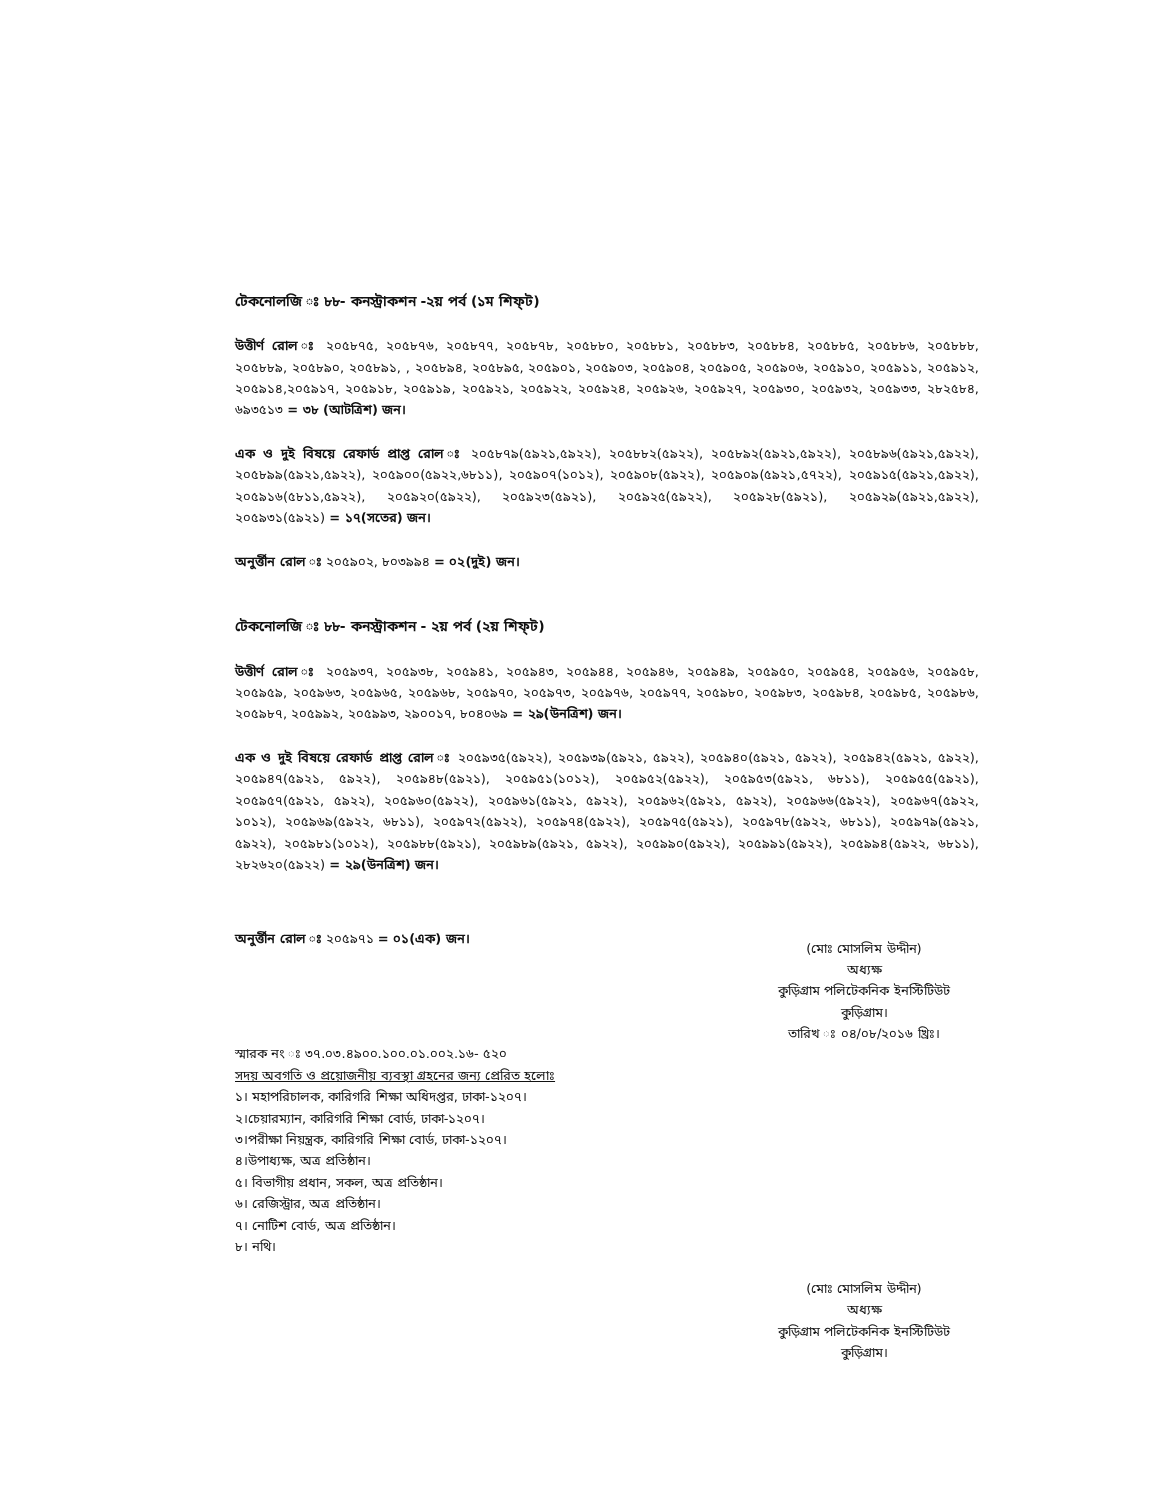টেকনোলজি ঃ ৮৮- কনস্ট্রাকশন -২য় পর্ব (১ম শিফ্‌ট)
উত্তীর্ণ রোল ঃ ২০৫৮৭৫, ২০৫৮৭৬, ২০৫৮৭৭, ২০৫৮৭৮, ২০৫৮৮০, ২০৫৮৮১, ২০৫৮৮৩, ২০৫৮৮৪, ২০৫৮৮৫, ২০৫৮৮৬, ২০৫৮৮৮, ২০৫৮৮৯, ২০৫৮৯০, ২০৫৮৯১, , ২০৫৮৯৪, ২০৫৮৯৫, ২০৫৯০১, ২০৫৯০৩, ২০৫৯০৪, ২০৫৯০৫, ২০৫৯০৬, ২০৫৯১০, ২০৫৯১১, ২০৫৯১২, ২০৫৯১৪,২০৫৯১৭, ২০৫৯১৮, ২০৫৯১৯, ২০৫৯২১, ২০৫৯২২, ২০৫৯২৪, ২০৫৯২৬, ২০৫৯২৭, ২০৫৯৩০, ২০৫৯৩২, ২০৫৯৩৩, ২৮২৫৮৪, ৬৯৩৫১৩ = ৩৮ (আটত্রিশ) জন।
এক ও দুই বিষয়ে রেফার্ড প্রাপ্ত রোল ঃ ২০৫৮৭৯(৫৯২১,৫৯২২), ২০৫৮৮২(৫৯২২), ২০৫৮৯২(৫৯২১,৫৯২২), ২০৫৮৯৬(৫৯২১,৫৯২২), ২০৫৮৯৯(৫৯২১,৫৯২২), ২০৫৯০০(৫৯২২,৬৮১১), ২০৫৯০৭(১০১২), ২০৫৯০৮(৫৯২২), ২০৫৯০৯(৫৯২১,৫৭২২), ২০৫৯১৫(৫৯২১,৫৯২২), ২০৫৯১৬(৫৮১১,৫৯২২), ২০৫৯২০(৫৯২২), ২০৫৯২৩(৫৯২১), ২০৫৯২৫(৫৯২২), ২০৫৯২৮(৫৯২১), ২০৫৯২৯(৫৯২১,৫৯২২), ২০৫৯৩১(৫৯২১) = ১৭(সতের) জন।
অনুর্ত্তীন রোল ঃ ২০৫৯০২, ৮০৩৯৯৪ = ০২(দুই) জন।
টেকনোলজি ঃ ৮৮- কনস্ট্রাকশন - ২য় পর্ব (২য় শিফ্‌ট)
উত্তীর্ণ রোল ঃ ২০৫৯৩৭, ২০৫৯৩৮, ২০৫৯৪১, ২০৫৯৪৩, ২০৫৯৪৪, ২০৫৯৪৬, ২০৫৯৪৯, ২০৫৯৫০, ২০৫৯৫৪, ২০৫৯৫৬, ২০৫৯৫৮, ২০৫৯৫৯, ২০৫৯৬৩, ২০৫৯৬৫, ২০৫৯৬৮, ২০৫৯৭০, ২০৫৯৭৩, ২০৫৯৭৬, ২০৫৯৭৭, ২০৫৯৮০, ২০৫৯৮৩, ২০৫৯৮৪, ২০৫৯৮৫, ২০৫৯৮৬, ২০৫৯৮৭, ২০৫৯৯২, ২০৫৯৯৩, ২৯০০১৭, ৮০৪০৬৯ = ২৯(উনত্রিশ) জন।
এক ও দুই বিষয়ে রেফার্ড প্রাপ্ত রোল ঃ ২০৫৯৩৫(৫৯২২), ২০৫৯৩৯(৫৯২১, ৫৯২২), ২০৫৯৪০(৫৯২১, ৫৯২২), ২০৫৯৪২(৫৯২১, ৫৯২২), ২০৫৯৪৭(৫৯২১, ৫৯২২), ২০৫৯৪৮(৫৯২১), ২০৫৯৫১(১০১২), ২০৫৯৫২(৫৯২২), ২০৫৯৫৩(৫৯২১, ৬৮১১), ২০৫৯৫৫(৫৯২১), ২০৫৯৫৭(৫৯২১, ৫৯২২), ২০৫৯৬০(৫৯২২), ২০৫৯৬১(৫৯২১, ৫৯২২), ২০৫৯৬২(৫৯২১, ৫৯২২), ২০৫৯৬৬(৫৯২২), ২০৫৯৬৭(৫৯২২, ১০১২), ২০৫৯৬৯(৫৯২২, ৬৮১১), ২০৫৯৭২(৫৯২২), ২০৫৯৭৪(৫৯২২), ২০৫৯৭৫(৫৯২১), ২০৫৯৭৮(৫৯২২, ৬৮১১), ২০৫৯৭৯(৫৯২১, ৫৯২২), ২০৫৯৮১(১০১২), ২০৫৯৮৮(৫৯২১), ২০৫৯৮৯(৫৯২১, ৫৯২২), ২০৫৯৯০(৫৯২২), ২০৫৯৯১(৫৯২২), ২০৫৯৯৪(৫৯২২, ৬৮১১), ২৮২৬২০(৫৯২২) = ২৯(উনত্রিশ) জন।
অনুর্ত্তীন রোল ঃ ২০৫৯৭১ = ০১(এক) জন।
(মোঃ মোসলিম উদ্দীন)
অধ্যক্ষ
কুড়িগ্রাম পলিটেকনিক ইনস্টিটিউট
কুড়িগ্রাম।
স্মারক নং ঃ ৩৭.০৩.৪৯০০.১০০.০১.০০২.১৬- ৫২০
সদয় অবগতি ও প্রয়োজনীয় ব্যবস্থা গ্রহনের জন্য প্রেরিত হলোঃ
১। মহাপরিচালক, কারিগরি শিক্ষা অধিদপ্তর, ঢাকা-১২০৭।
২।চেয়ারম্যান, কারিগরি শিক্ষা বোর্ড, ঢাকা-১২০৭।
৩।পরীক্ষা নিয়ন্ত্রক, কারিগরি শিক্ষা বোর্ড, ঢাকা-১২০৭।
৪।উপাধ্যক্ষ, অত্র প্রতিষ্ঠান।
৫। বিভাগীয় প্রধান, সকল, অত্র প্রতিষ্ঠান।
৬। রেজিস্ট্রার, অত্র প্রতিষ্ঠান।
৭। নোটিশ বোর্ড, অত্র প্রতিষ্ঠান।
৮। নথি।
তারিখ ঃ ০৪/০৮/২০১৬ খ্রিঃ।
(মোঃ মোসলিম উদ্দীন)
অধ্যক্ষ
কুড়িগ্রাম পলিটেকনিক ইনস্টিটিউট
কুড়িগ্রাম।